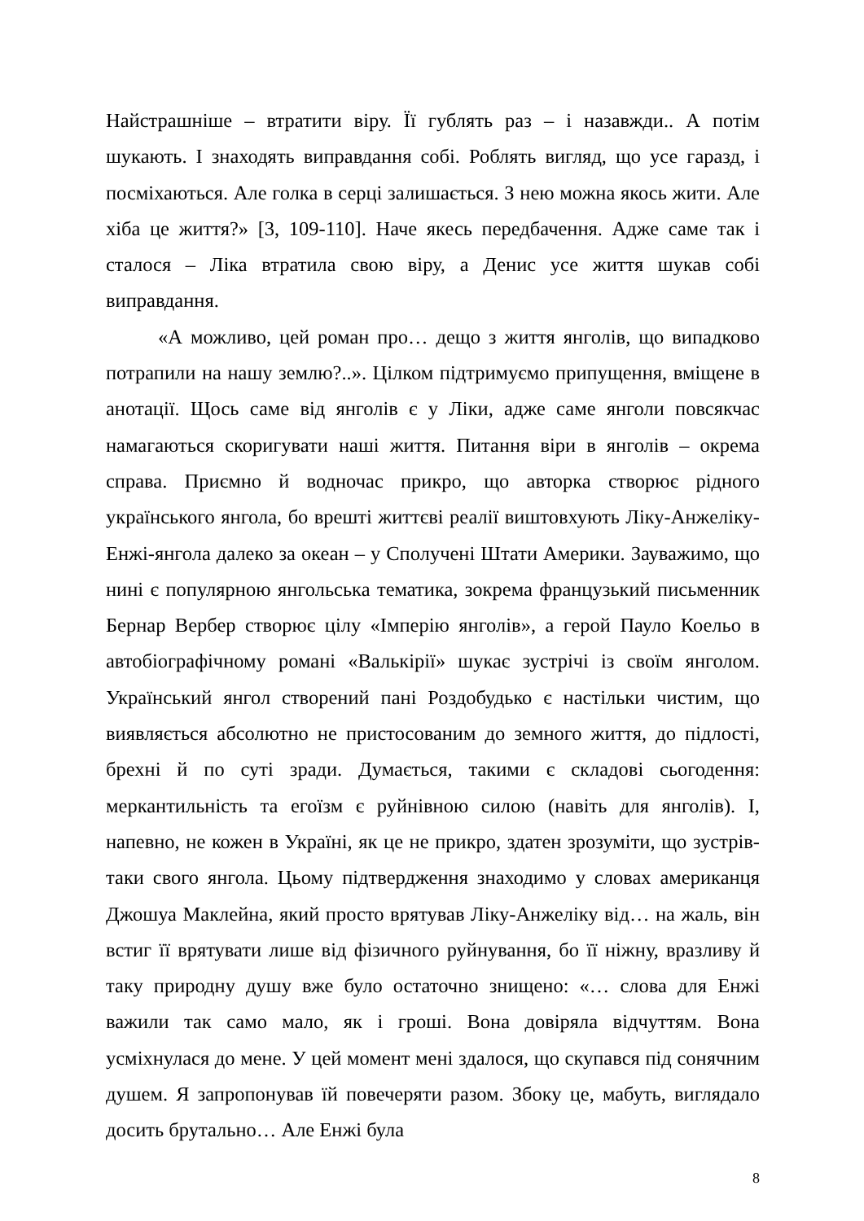Найстрашніше – втратити віру. Її гублять раз – і назавжди.. А потім шукають. І знаходять виправдання собі. Роблять вигляд, що усе гаразд, і посміхаються. Але голка в серці залишається. З нею можна якось жити. Але хіба це життя?» [3, 109-110]. Наче якесь передбачення. Адже саме так і сталося – Ліка втратила свою віру, а Денис усе життя шукав собі виправдання.
«А можливо, цей роман про… дещо з життя янголів, що випадково потрапили на нашу землю?..». Цілком підтримуємо припущення, вміщене в анотації. Щось саме від янголів є у Ліки, адже саме янголи повсякчас намагаються скоригувати наші життя. Питання віри в янголів – окрема справа. Приємно й водночас прикро, що авторка створює рідного українського янгола, бо врешті життєві реалії виштовхують Ліку-Анжеліку-Енжі-янгола далеко за океан – у Сполучені Штати Америки. Зауважимо, що нині є популярною янгольська тематика, зокрема французький письменник Бернар Вербер створює цілу «Імперію янголів», а герой Пауло Коельо в автобіографічному романі «Валькірії» шукає зустрічі із своїм янголом. Український янгол створений пані Роздобудько є настільки чистим, що виявляється абсолютно не пристосованим до земного життя, до підлості, брехні й по суті зради. Думається, такими є складові сьогодення: меркантильність та егоїзм є руйнівною силою (навіть для янголів). І, напевно, не кожен в Україні, як це не прикро, здатен зрозуміти, що зустрів-таки свого янгола. Цьому підтвердження знаходимо у словах американця Джошуа Маклейна, який просто врятував Ліку-Анжеліку від… на жаль, він встиг її врятувати лише від фізичного руйнування, бо її ніжну, вразливу й таку природну душу вже було остаточно знищено: «… слова для Енжі важили так само мало, як і гроші. Вона довіряла відчуттям. Вона усміхнулася до мене. У цей момент мені здалося, що скупався під сонячним душем. Я запропонував їй повечеряти разом. Збоку це, мабуть, виглядало досить брутально… Але Енжі була
8